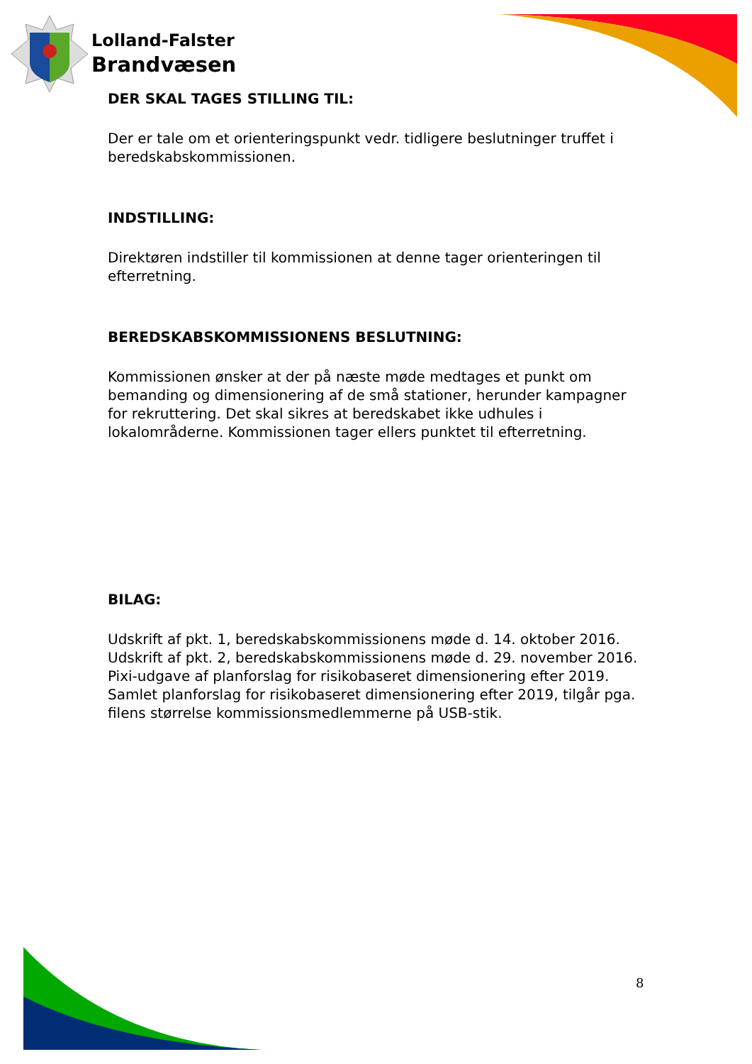Lolland-Falster
Brandvæsen
DER SKAL TAGES STILLING TIL:
Der er tale om et orienteringspunkt vedr. tidligere beslutninger truffet i beredskabskommissionen.
INDSTILLING:
Direktøren indstiller til kommissionen at denne tager orienteringen til efterretning.
BEREDSKABSKOMMISSIONENS BESLUTNING:
Kommissionen ønsker at der på næste møde medtages et punkt om bemanding og dimensionering af de små stationer, herunder kampagner for rekruttering. Det skal sikres at beredskabet ikke udhules i lokalområderne. Kommissionen tager ellers punktet til efterretning.
BILAG:
Udskrift af pkt. 1, beredskabskommissionens møde d. 14. oktober 2016.
Udskrift af pkt. 2, beredskabskommissionens møde d. 29. november 2016.
Pixi-udgave af planforslag for risikobaseret dimensionering efter 2019.
Samlet planforslag for risikobaseret dimensionering efter 2019, tilgår pga. filens størrelse kommissionsmedlemmerne på USB-stik.
8